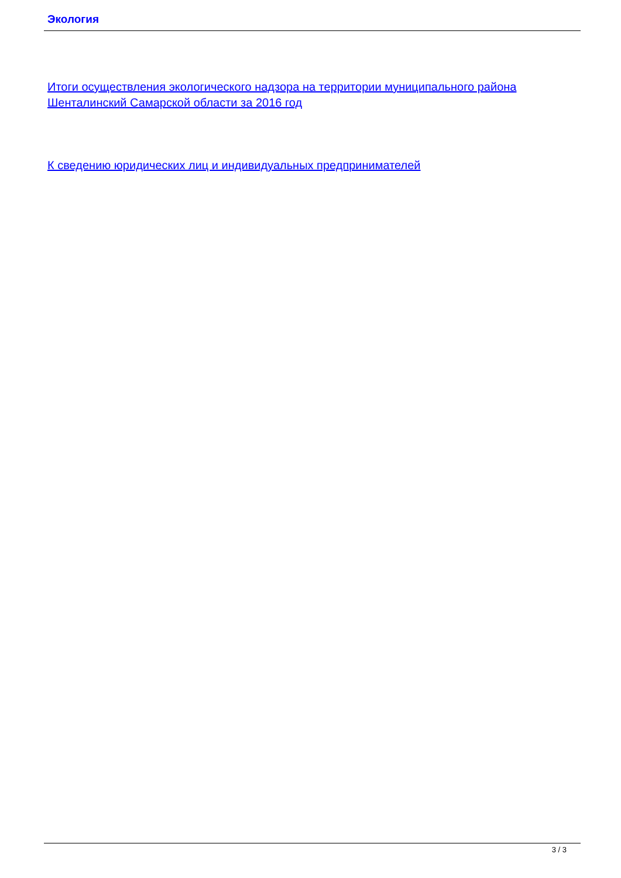Экология
Итоги осуществления экологического надзора на территории муниципального района Шенталинский Самарской области за 2016 год
К сведению юридических лиц и индивидуальных предпринимателей
3 / 3